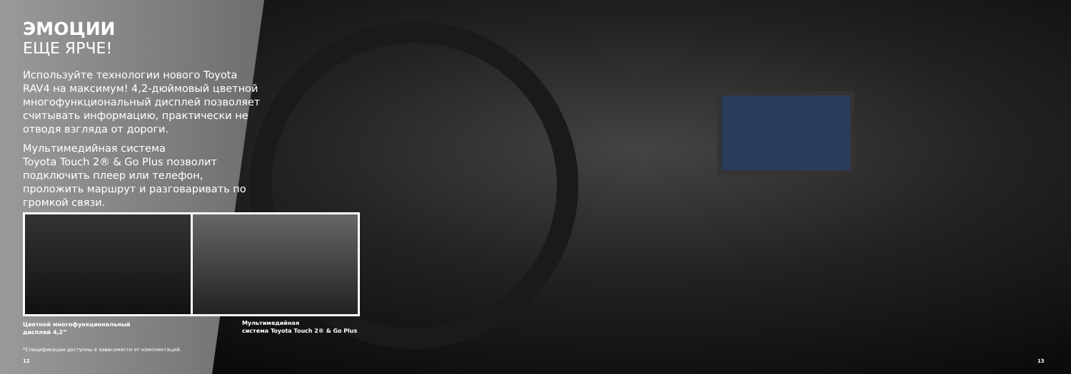ЭМОЦИИ
ЕЩЕ ЯРЧЕ!
Используйте технологии нового Toyota RAV4 на максимум! 4,2-дюймовый цветной многофункциональный дисплей позволяет считывать информацию, практически не отводя взгляда от дороги.
Мультимедийная система
Toyota Touch 2® & Go Plus позволит подключить плеер или телефон, проложить маршрут и разговаривать по громкой связи.
Цветной многофункциональный
дисплей 4,2”
Мультимедийная
система Toyota Touch 2® & Go Plus
*Спецификации доступны в зависимости от комплектаций.
12 13